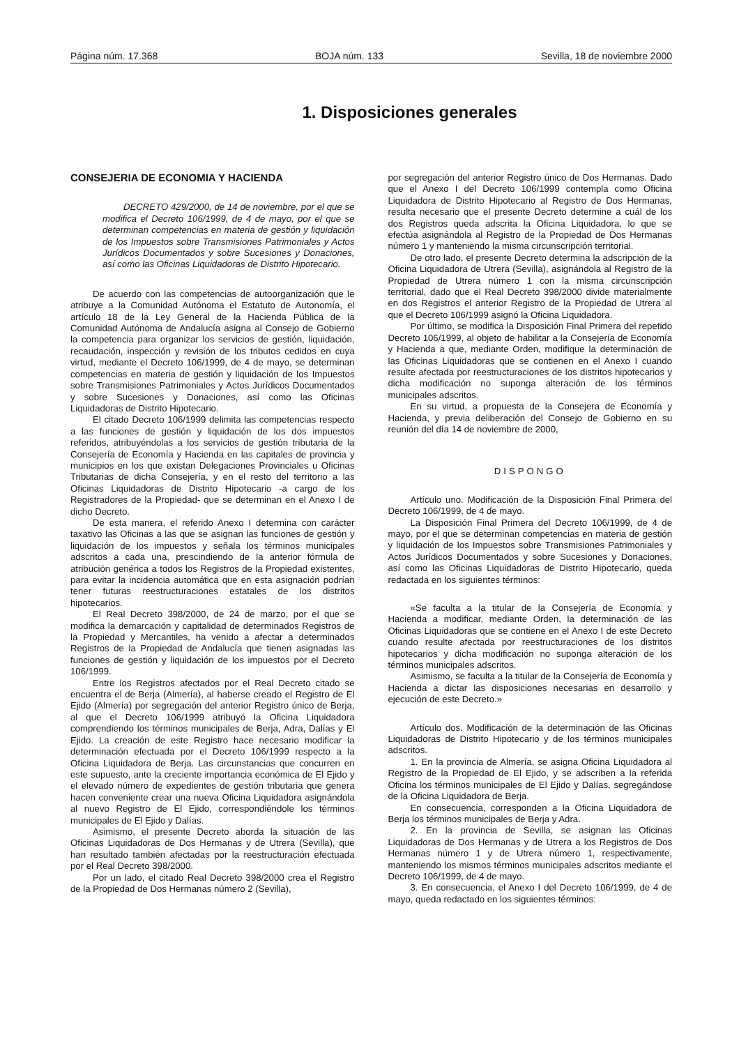Página núm. 17.368 BOJA núm. 133 Sevilla, 18 de noviembre 2000
1. Disposiciones generales
CONSEJERIA DE ECONOMIA Y HACIENDA
DECRETO 429/2000, de 14 de noviembre, por el que se modifica el Decreto 106/1999, de 4 de mayo, por el que se determinan competencias en materia de gestión y liquidación de los Impuestos sobre Transmisiones Patrimoniales y Actos Jurídicos Documentados y sobre Sucesiones y Donaciones, así como las Oficinas Liquidadoras de Distrito Hipotecario.
De acuerdo con las competencias de autoorganización que le atribuye a la Comunidad Autónoma el Estatuto de Autonomía, el artículo 18 de la Ley General de la Hacienda Pública de la Comunidad Autónoma de Andalucía asigna al Consejo de Gobierno la competencia para organizar los servicios de gestión, liquidación, recaudación, inspección y revisión de los tributos cedidos en cuya virtud, mediante el Decreto 106/1999, de 4 de mayo, se determinan competencias en materia de gestión y liquidación de los Impuestos sobre Transmisiones Patrimoniales y Actos Jurídicos Documentados y sobre Sucesiones y Donaciones, así como las Oficinas Liquidadoras de Distrito Hipotecario.
El citado Decreto 106/1999 delimita las competencias respecto a las funciones de gestión y liquidación de los dos impuestos referidos, atribuyéndolas a los servicios de gestión tributaria de la Consejería de Economía y Hacienda en las capitales de provincia y municipios en los que existan Delegaciones Provinciales u Oficinas Tributarias de dicha Consejería, y en el resto del territorio a las Oficinas Liquidadoras de Distrito Hipotecario -a cargo de los Registradores de la Propiedad- que se determinan en el Anexo I de dicho Decreto.
De esta manera, el referido Anexo I determina con carácter taxativo las Oficinas a las que se asignan las funciones de gestión y liquidación de los impuestos y señala los términos municipales adscritos a cada una, prescindiendo de la anterior fórmula de atribución genérica a todos los Registros de la Propiedad existentes, para evitar la incidencia automática que en esta asignación podrían tener futuras reestructuraciones estatales de los distritos hipotecarios.
El Real Decreto 398/2000, de 24 de marzo, por el que se modifica la demarcación y capitalidad de determinados Registros de la Propiedad y Mercantiles, ha venido a afectar a determinados Registros de la Propiedad de Andalucía que tienen asignadas las funciones de gestión y liquidación de los impuestos por el Decreto 106/1999.
Entre los Registros afectados por el Real Decreto citado se encuentra el de Berja (Almería), al haberse creado el Registro de El Ejido (Almería) por segregación del anterior Registro único de Berja, al que el Decreto 106/1999 atribuyó la Oficina Liquidadora comprendiendo los términos municipales de Berja, Adra, Dalías y El Ejido. La creación de este Registro hace necesario modificar la determinación efectuada por el Decreto 106/1999 respecto a la Oficina Liquidadora de Berja. Las circunstancias que concurren en este supuesto, ante la creciente importancia económica de El Ejido y el elevado número de expedientes de gestión tributaria que genera hacen conveniente crear una nueva Oficina Liquidadora asignándola al nuevo Registro de El Ejido, correspondiéndole los términos municipales de El Ejido y Dalías.
Asimismo, el presente Decreto aborda la situación de las Oficinas Liquidadoras de Dos Hermanas y de Utrera (Sevilla), que han resultado también afectadas por la reestructuración efectuada por el Real Decreto 398/2000.
Por un lado, el citado Real Decreto 398/2000 crea el Registro de la Propiedad de Dos Hermanas número 2 (Sevilla),
por segregación del anterior Registro único de Dos Hermanas. Dado que el Anexo I del Decreto 106/1999 contempla como Oficina Liquidadora de Distrito Hipotecario al Registro de Dos Hermanas, resulta necesario que el presente Decreto determine a cuál de los dos Registros queda adscrita la Oficina Liquidadora, lo que se efectúa asignándola al Registro de la Propiedad de Dos Hermanas número 1 y manteniendo la misma circunscripción territorial.
De otro lado, el presente Decreto determina la adscripción de la Oficina Liquidadora de Utrera (Sevilla), asignándola al Registro de la Propiedad de Utrera número 1 con la misma circunscripción territorial, dado que el Real Decreto 398/2000 divide materialmente en dos Registros el anterior Registro de la Propiedad de Utrera al que el Decreto 106/1999 asignó la Oficina Liquidadora.
Por último, se modifica la Disposición Final Primera del repetido Decreto 106/1999, al objeto de habilitar a la Consejería de Economía y Hacienda a que, mediante Orden, modifique la determinación de las Oficinas Liquidadoras que se contienen en el Anexo I cuando resulte afectada por reestructuraciones de los distritos hipotecarios y dicha modificación no suponga alteración de los términos municipales adscritos.
En su virtud, a propuesta de la Consejera de Economía y Hacienda, y previa deliberación del Consejo de Gobierno en su reunión del día 14 de noviembre de 2000,
DISPONGO
Artículo uno. Modificación de la Disposición Final Primera del Decreto 106/1999, de 4 de mayo.
La Disposición Final Primera del Decreto 106/1999, de 4 de mayo, por el que se determinan competencias en materia de gestión y liquidación de los Impuestos sobre Transmisiones Patrimoniales y Actos Jurídicos Documentados y sobre Sucesiones y Donaciones, así como las Oficinas Liquidadoras de Distrito Hipotecario, queda redactada en los siguientes términos:
«Se faculta a la titular de la Consejería de Economía y Hacienda a modificar, mediante Orden, la determinación de las Oficinas Liquidadoras que se contiene en el Anexo I de este Decreto cuando resulte afectada por reestructuraciones de los distritos hipotecarios y dicha modificación no suponga alteración de los términos municipales adscritos.
Asimismo, se faculta a la titular de la Consejería de Economía y Hacienda a dictar las disposiciones necesarias en desarrollo y ejecución de este Decreto.»
Artículo dos. Modificación de la determinación de las Oficinas Liquidadoras de Distrito Hipotecario y de los términos municipales adscritos.
1. En la provincia de Almería, se asigna Oficina Liquidadora al Registro de la Propiedad de El Ejido, y se adscriben a la referida Oficina los términos municipales de El Ejido y Dalías, segregándose de la Oficina Liquidadora de Berja.
En consecuencia, corresponden a la Oficina Liquidadora de Berja los términos municipales de Berja y Adra.
2. En la provincia de Sevilla, se asignan las Oficinas Liquidadoras de Dos Hermanas y de Utrera a los Registros de Dos Hermanas número 1 y de Utrera número 1, respectivamente, manteniendo los mismos términos municipales adscritos mediante el Decreto 106/1999, de 4 de mayo.
3. En consecuencia, el Anexo I del Decreto 106/1999, de 4 de mayo, queda redactado en los siguientes términos: